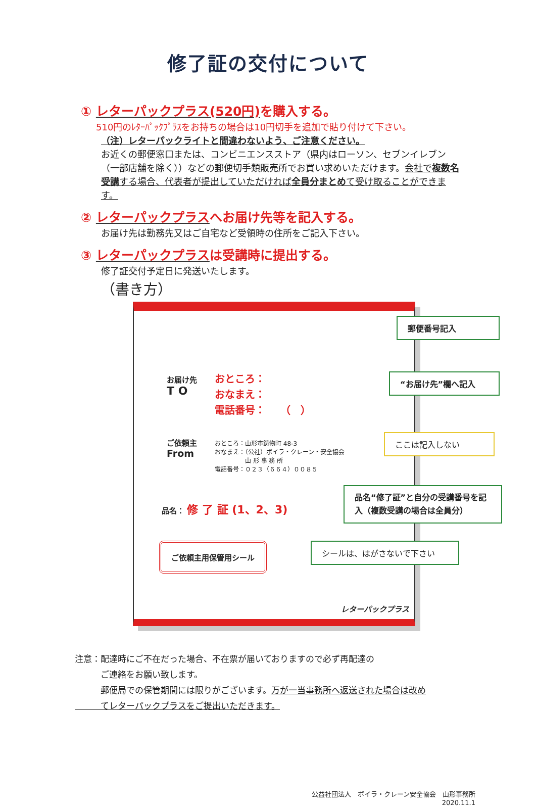修了証の交付について
① レターパックプラス(520円) を購入する。
510円のﾚﾀｰﾊﾟｯｸﾌﾟﾗｽをお持ちの場合は10円切手を追加で貼り付けて下さい。
（注）レターパックライトと間違わないよう、ご注意ください。
お近くの郵便窓口または、コンビニエンスストア（県内はローソン、セブンイレブン（一部店舗を除く））などの郵便切手類販売所でお買い求めいただけます。会社で複数名受講する場合、代表者が提出していただければ全員分まとめて受け取ることができます。
② レターパックプラスへお届け先等を記入する。
お届け先は勤務先又はご自宅など受領時の住所をご記入下さい。
③ レターパックプラスは受講時に提出する。
修了証交付予定日に発送いたします。
（書き方）
郵便番号記入
お届け先
T O
おところ：
おなまえ：
電話番号：　　（　）
“お届け先”欄へ記入
ご依頼主
From
おところ：山形市鋳物町 48-3
おなまえ：（公社）ボイラ・クレーン・安全協会
　　　　　山 形 事 務 所
電話番号：０２３（６６４）００８５
ここは記入しない
品名： 修 了 証 (1、2、3)
品名“修了証”と自分の受講番号を記入（複数受講の場合は全員分）
ご依頼主用保管用シール シールは、はがさないで下さい
レターパックプラス
注意：配達時にご不在だった場合、不在票が届いておりますので必ず再配達の
　　　ご連絡をお願い致します。
　　　郵便局での保管期間には限りがございます。万が一当事務所へ返送された場合は改め
　　　てレターパックプラスをご提出いただきます。
公益社団法人　ボイラ・クレーン安全協会　山形事務所
2020.11.1